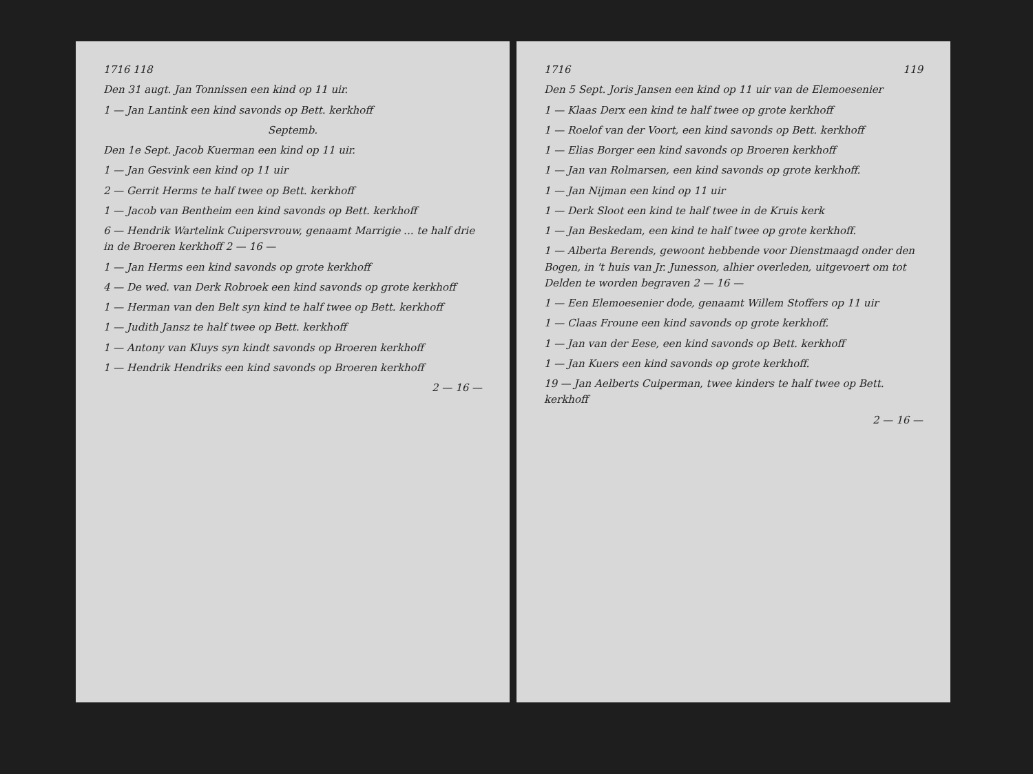1716 118
Den 31 augt. Jan Tonnissen een kind op 11 uir.
1 — Jan Lantink een kind savonds op Bett. kerkhoff
Septemb.
Den 1e Sept. Jacob Kuerman een kind op 11 uir.
1 — Jan Gesvink een kind op 11 uir
2 — Gerrit Herms te half twee op Bett. kerkhoff
1 — Jacob van Bentheim een kind savonds op Bett. kerkhoff
6 — Hendrik Wartelink Cuipersvrouw, genaamt Marrigie ... te half drie in de Broeren kerkhoff 2 — 16 —
1 — Jan Herms een kind savonds op grote kerkhoff
4 — De wed. van Derk Robroek een kind savonds op grote kerkhoff
1 — Herman van den Belt syn kind te half twee op Bett. kerkhoff
1 — Judith Jansz te half twee op Bett. kerkhoff
1 — Antony van Kluys syn kindt savonds op Broeren kerkhoff
1 — Hendrik Hendriks een kind savonds op Broeren kerkhoff
2 — 16 —
1716 119
Den 5 Sept. Joris Jansen een kind op 11 uir van de Elemoesenier
1 — Klaas Derx een kind te half twee op grote kerkhoff
1 — Roelof van der Voort, een kind savonds op Bett. kerkhoff
1 — Elias Borger een kind savonds op Broeren kerkhoff
1 — Jan van Rolmarsen, een kind savonds op grote kerkhoff.
1 — Jan Nijman een kind op 11 uir
1 — Derk Sloot een kind te half twee in de Kruis kerk
1 — Jan Beskedam, een kind te half twee op grote kerkhoff.
1 — Alberta Berends, gewoont hebbende voor Dienstmaagd onder den Bogen, in 't huis van Jr. Junesson, alhier overleden, uitgevoert om tot Delden te worden begraven 2 — 16 —
1 — Een Elemoesenier dode, genaamt Willem Stoffers op 11 uir
1 — Claas Froune een kind savonds op grote kerkhoff.
1 — Jan van der Eese, een kind savonds op Bett. kerkhoff
1 — Jan Kuers een kind savonds op grote kerkhoff.
19 — Jan Aelberts Cuiperman, twee kinders te half twee op Bett. kerkhoff
2 — 16 —